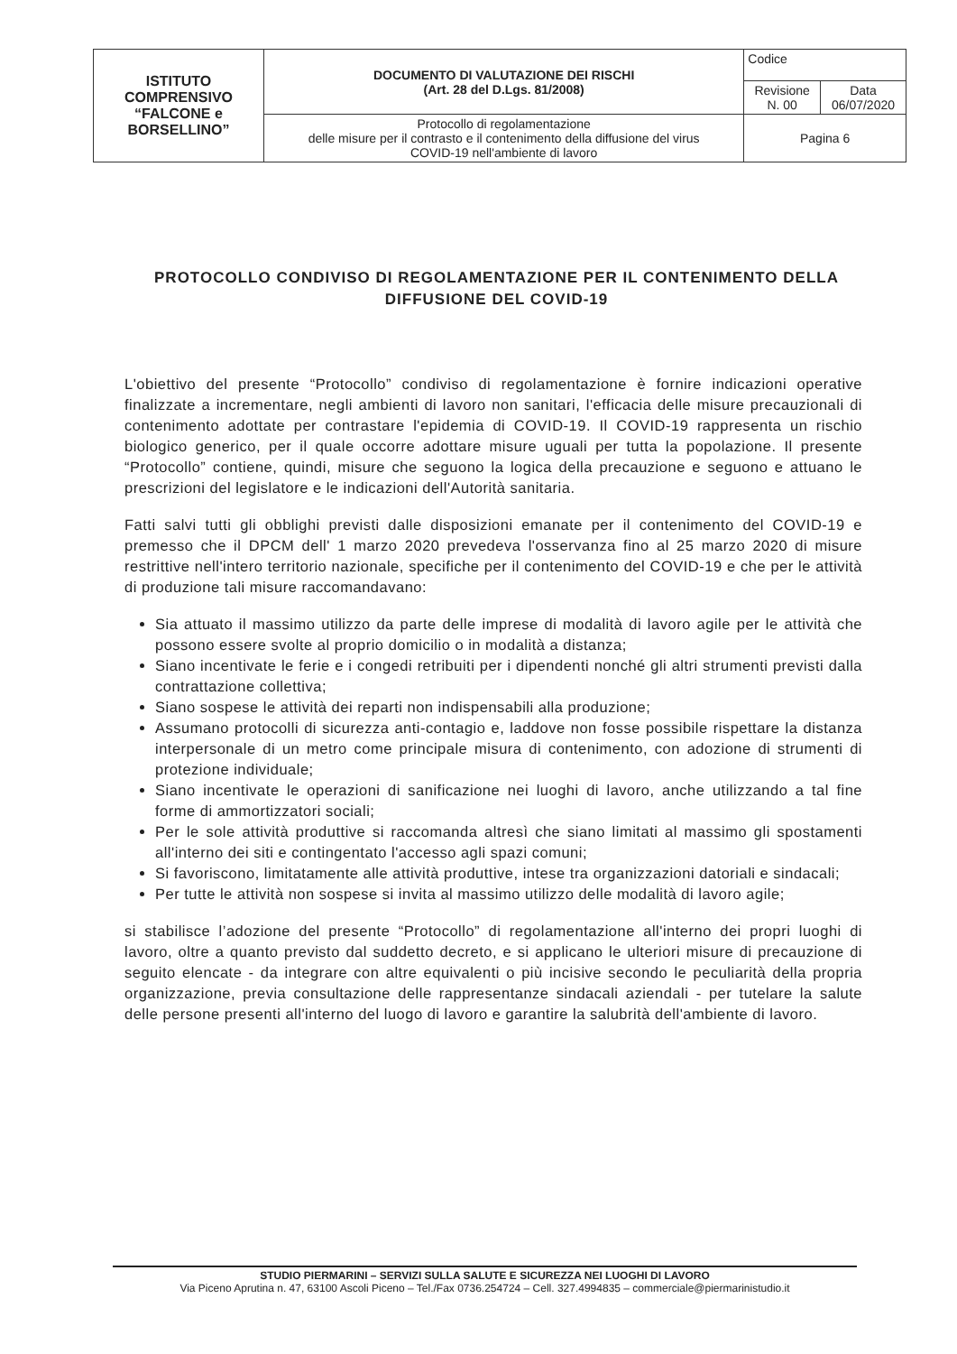| ISTITUTO COMPRENSIVO “FALCONE e BORSELLINO” | DOCUMENTO DI VALUTAZIONE DEI RISCHI (Art. 28 del D.Lgs. 81/2008) | Codice | |
| | | Revisione N. 00 | Data 06/07/2020 |
| | Protocollo di regolamentazione delle misure per il contrasto e il contenimento della diffusione del virus COVID-19 nell'ambiente di lavoro | Pagina 6 | |
PROTOCOLLO CONDIVISO DI REGOLAMENTAZIONE PER IL CONTENIMENTO DELLA DIFFUSIONE DEL COVID-19
L'obiettivo del presente “Protocollo” condiviso di regolamentazione è fornire indicazioni operative finalizzate a incrementare, negli ambienti di lavoro non sanitari, l'efficacia delle misure precauzionali di contenimento adottate per contrastare l'epidemia di COVID-19. Il COVID-19 rappresenta un rischio biologico generico, per il quale occorre adottare misure uguali per tutta la popolazione. Il presente “Protocollo” contiene, quindi, misure che seguono la logica della precauzione e seguono e attuano le prescrizioni del legislatore e le indicazioni dell'Autorità sanitaria.
Fatti salvi tutti gli obblighi previsti dalle disposizioni emanate per il contenimento del COVID-19 e premesso che il DPCM dell' 1 marzo 2020 prevedeva l'osservanza fino al 25 marzo 2020 di misure restrittive nell'intero territorio nazionale, specifiche per il contenimento del COVID-19 e che per le attività di produzione tali misure raccomandavano:
Sia attuato il massimo utilizzo da parte delle imprese di modalità di lavoro agile per le attività che possono essere svolte al proprio domicilio o in modalità a distanza;
Siano incentivate le ferie e i congedi retribuiti per i dipendenti nonché gli altri strumenti previsti dalla contrattazione collettiva;
Siano sospese le attività dei reparti non indispensabili alla produzione;
Assumano protocolli di sicurezza anti-contagio e, laddove non fosse possibile rispettare la distanza interpersonale di un metro come principale misura di contenimento, con adozione di strumenti di protezione individuale;
Siano incentivate le operazioni di sanificazione nei luoghi di lavoro, anche utilizzando a tal fine forme di ammortizzatori sociali;
Per le sole attività produttive si raccomanda altresì che siano limitati al massimo gli spostamenti all'interno dei siti e contingentato l'accesso agli spazi comuni;
Si favoriscono, limitatamente alle attività produttive, intese tra organizzazioni datoriali e sindacali;
Per tutte le attività non sospese si invita al massimo utilizzo delle modalità di lavoro agile;
si stabilisce l’adozione del presente “Protocollo” di regolamentazione all'interno dei propri luoghi di lavoro, oltre a quanto previsto dal suddetto decreto, e si applicano le ulteriori misure di precauzione di seguito elencate - da integrare con altre equivalenti o più incisive secondo le peculiarità della propria organizzazione, previa consultazione delle rappresentanze sindacali aziendali - per tutelare la salute delle persone presenti all'interno del luogo di lavoro e garantire la salubrità dell'ambiente di lavoro.
STUDIO PIERMARINI – SERVIZI SULLA SALUTE E SICUREZZA NEI LUOGHI DI LAVORO
Via Piceno Aprutina n. 47, 63100 Ascoli Piceno – Tel./Fax 0736.254724 – Cell. 327.4994835 – commerciale@piermarinistudio.it